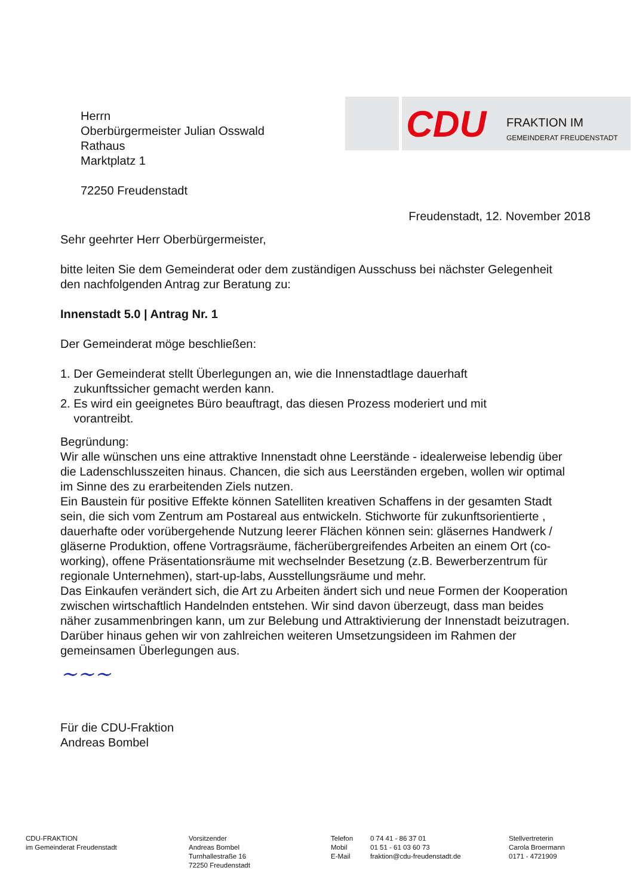CDU FRAKTION IM
GEMEINDERAT FREUDENSTADT
Herrn
Oberbürgermeister Julian Osswald
Rathaus
Marktplatz 1
72250 Freudenstadt
Freudenstadt, 12. November 2018
Sehr geehrter Herr Oberbürgermeister,
bitte leiten Sie dem Gemeinderat oder dem zuständigen Ausschuss bei nächster Gelegenheit den nachfolgenden Antrag zur Beratung zu:
Innenstadt 5.0 | Antrag Nr. 1
Der Gemeinderat möge beschließen:
1. Der Gemeinderat stellt Überlegungen an, wie die Innenstadtlage dauerhaft
zukunftssicher gemacht werden kann.
2. Es wird ein geeignetes Büro beauftragt, das diesen Prozess moderiert und mit
vorantreibt.
Begründung:
Wir alle wünschen uns eine attraktive Innenstadt ohne Leerstände - idealerweise lebendig über die Ladenschlusszeiten hinaus. Chancen, die sich aus Leerständen ergeben, wollen wir optimal im Sinne des zu erarbeitenden Ziels nutzen.
Ein Baustein für positive Effekte können Satelliten kreativen Schaffens in der gesamten Stadt sein, die sich vom Zentrum am Postareal aus entwickeln. Stichworte für zukunftsorientierte , dauerhafte oder vorübergehende Nutzung leerer Flächen können sein: gläsernes Handwerk / gläserne Produktion, offene Vortragsräume, fächerübergreifendes Arbeiten an einem Ort (co-working), offene Präsentationsräume mit wechselnder Besetzung (z.B. Bewerberzentrum für regionale Unternehmen), start-up-labs, Ausstellungsräume und mehr.
Das Einkaufen verändert sich, die Art zu Arbeiten ändert sich und neue Formen der Kooperation zwischen wirtschaftlich Handelnden entstehen. Wir sind davon überzeugt, dass man beides näher zusammenbringen kann, um zur Belebung und Attraktivierung der Innenstadt beizutragen.
Darüber hinaus gehen wir von zahlreichen weiteren Umsetzungsideen im Rahmen der gemeinsamen Überlegungen aus.
~~~
Für die CDU-Fraktion
Andreas Bombel
CDU-FRAKTION
im Gemeinderat Freudenstadt
Vorsitzender
Andreas Bombel
Turnhallestraße 16
72250 Freudenstadt
Telefon
Mobil
E-Mail
0 74 41 - 86 37 01
01 51 - 61 03 60 73
fraktion@cdu-freudenstadt.de
Stellvertreterin
Carola Broermann
0171 - 4721909